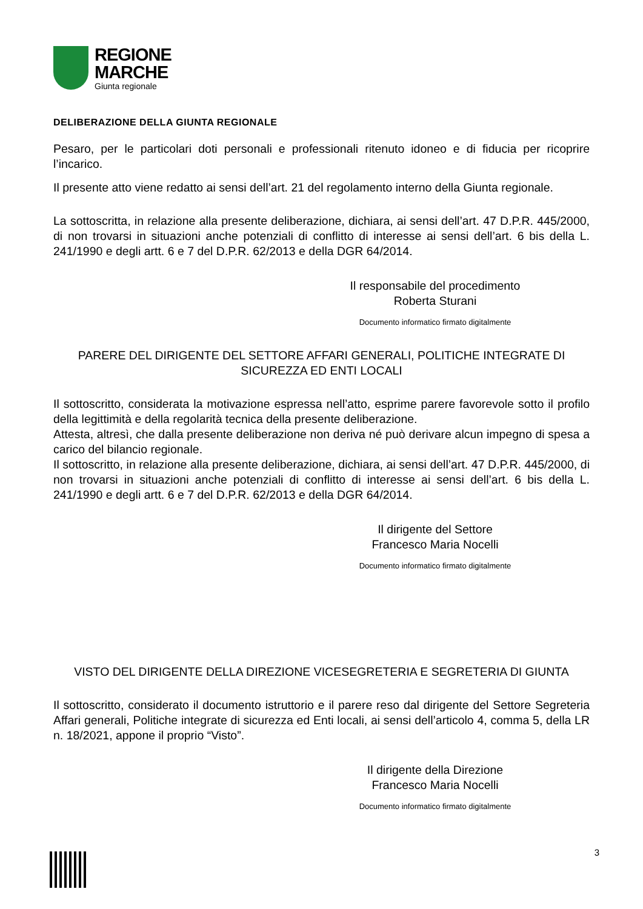REGIONE
MARCHE
Giunta regionale
DELIBERAZIONE DELLA GIUNTA REGIONALE
Pesaro, per le particolari doti personali e professionali ritenuto idoneo e di fiducia per ricoprire l’incarico.
Il presente atto viene redatto ai sensi dell’art. 21 del regolamento interno della Giunta regionale.
La sottoscritta, in relazione alla presente deliberazione, dichiara, ai sensi dell’art. 47 D.P.R. 445/2000, di non trovarsi in situazioni anche potenziali di conflitto di interesse ai sensi dell’art. 6 bis della L. 241/1990 e degli artt. 6 e 7 del D.P.R. 62/2013 e della DGR 64/2014.
Il responsabile del procedimento
Roberta Sturani
Documento informatico firmato digitalmente
PARERE DEL DIRIGENTE DEL SETTORE AFFARI GENERALI, POLITICHE INTEGRATE DI SICUREZZA ED ENTI LOCALI
Il sottoscritto, considerata la motivazione espressa nell’atto, esprime parere favorevole sotto il profilo della legittimità e della regolarità tecnica della presente deliberazione.
Attesta, altresì, che dalla presente deliberazione non deriva né può derivare alcun impegno di spesa a carico del bilancio regionale.
Il sottoscritto, in relazione alla presente deliberazione, dichiara, ai sensi dell’art. 47 D.P.R. 445/2000, di non trovarsi in situazioni anche potenziali di conflitto di interesse ai sensi dell’art. 6 bis della L. 241/1990 e degli artt. 6 e 7 del D.P.R. 62/2013 e della DGR 64/2014.
Il dirigente del Settore
Francesco Maria Nocelli
Documento informatico firmato digitalmente
VISTO DEL DIRIGENTE DELLA DIREZIONE VICESEGRETERIA E SEGRETERIA DI GIUNTA
Il sottoscritto, considerato il documento istruttorio e il parere reso dal dirigente del Settore Segreteria Affari generali, Politiche integrate di sicurezza ed Enti locali, ai sensi dell’articolo 4, comma 5, della LR n. 18/2021, appone il proprio “Visto”.
Il dirigente della Direzione
Francesco Maria Nocelli
Documento informatico firmato digitalmente
3